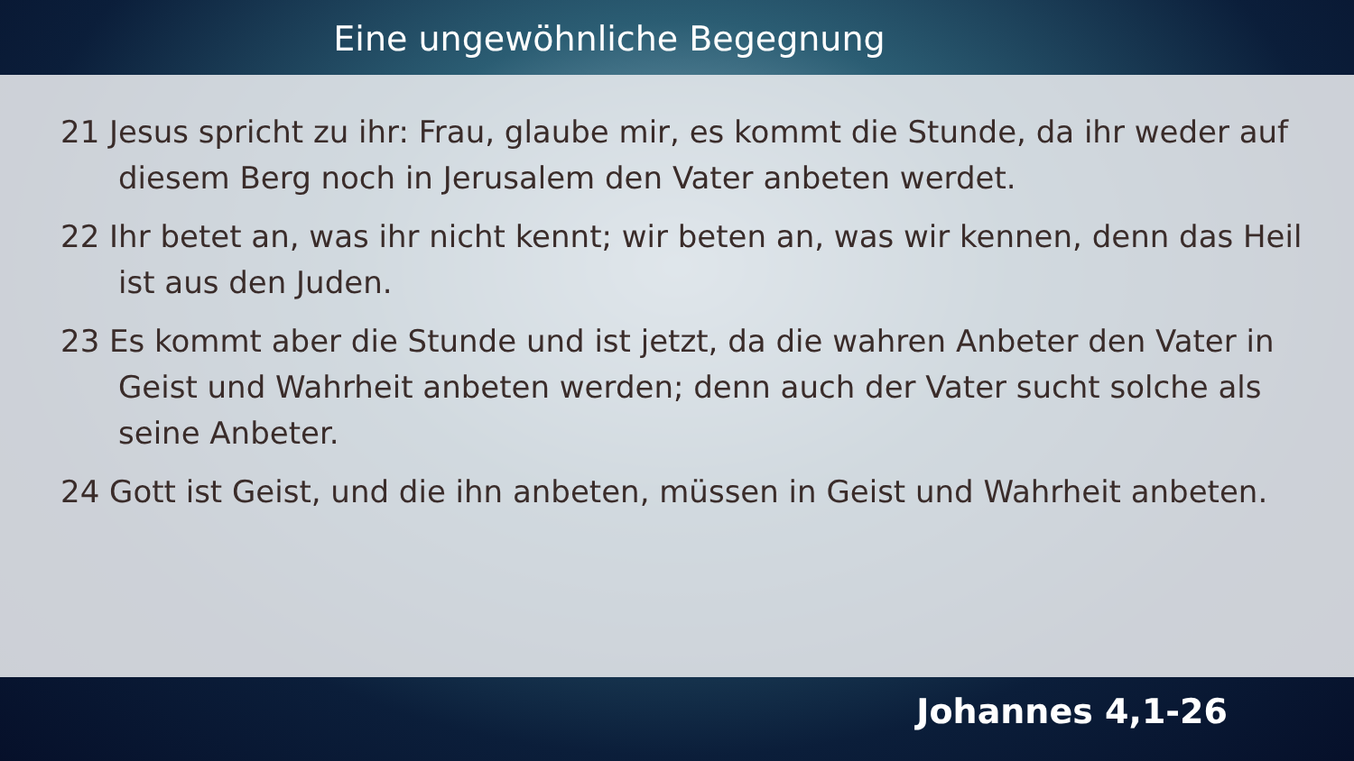Eine ungewöhnliche Begegnung
21 Jesus spricht zu ihr: Frau, glaube mir, es kommt die Stunde, da ihr weder auf diesem Berg noch in Jerusalem den Vater anbeten werdet.
22 Ihr betet an, was ihr nicht kennt; wir beten an, was wir kennen, denn das Heil ist aus den Juden.
23 Es kommt aber die Stunde und ist jetzt, da die wahren Anbeter den Vater in Geist und Wahrheit anbeten werden; denn auch der Vater sucht solche als seine Anbeter.
24 Gott ist Geist, und die ihn anbeten, müssen in Geist und Wahrheit anbeten.
Johannes 4,1-26